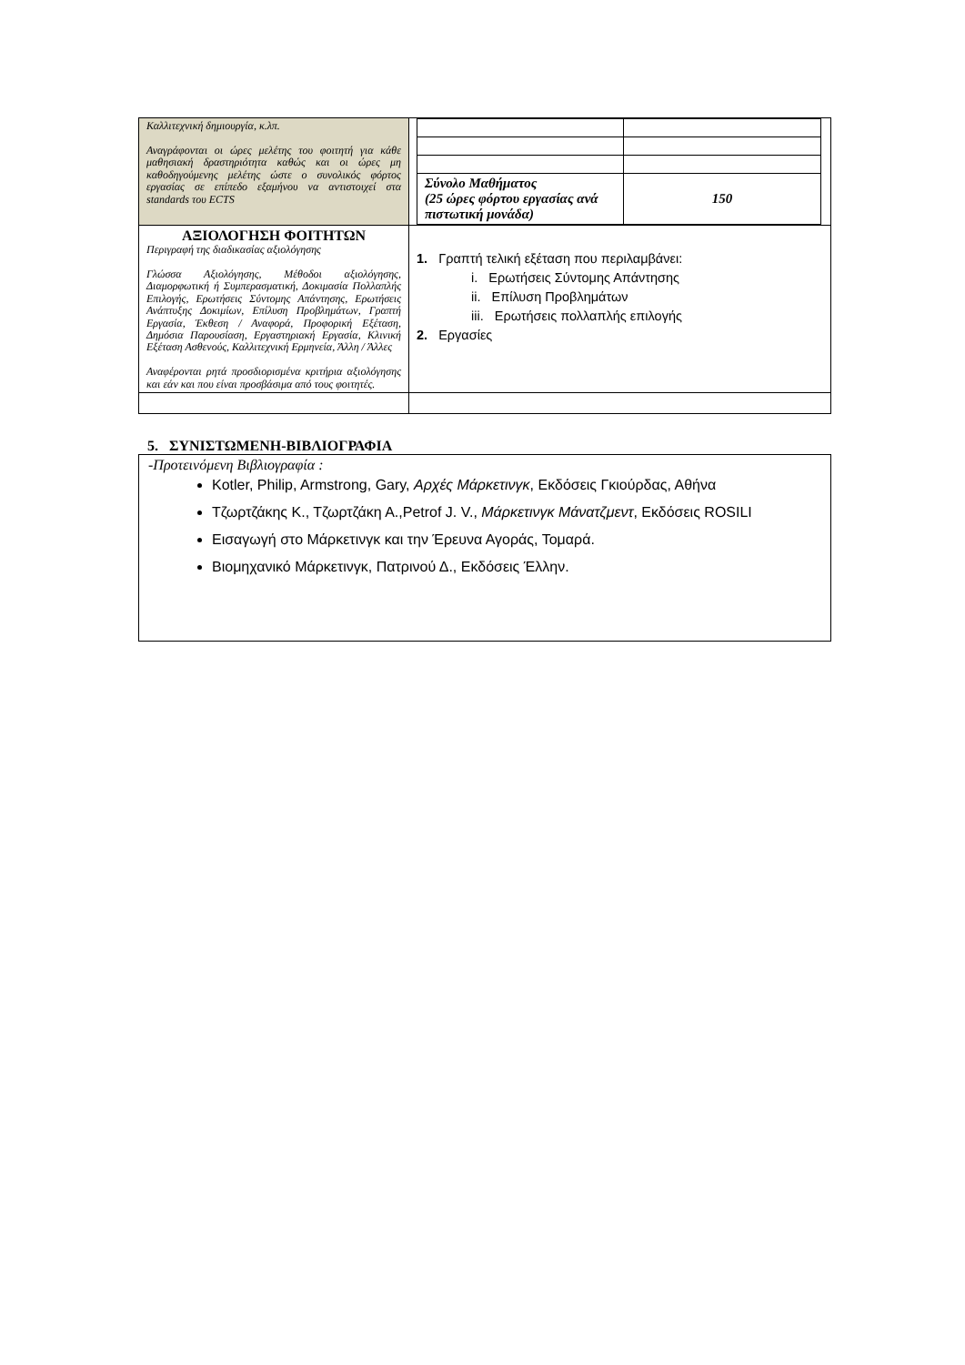| Καλλιτεχνική δημιουργία, κ.λπ. Αναγράφονται οι ώρες μελέτης του φοιτητή για κάθε μαθησιακή δραστηριότητα καθώς και οι ώρες μη καθοδηγούμενης μελέτης ώστε ο συνολικός φόρτος εργασίας σε επίπεδο εξαμήνου να αντιστοιχεί στα standards του ECTS | / Σύνολο Μαθήματος (25 ώρες φόρτου εργασίας ανά πιστωτική μονάδα) / 150 / |
| ΑΞΙΟΛΟΓΗΣΗ ΦΟΙΤΗΤΩΝ Περιγραφή της διαδικασίας αξιολόγησης Γλώσσα Αξιολόγησης, Μέθοδοι αξιολόγησης, Διαμορφωτική ή Συμπερασματική, Δοκιμασία Πολλαπλής Επιλογής, Ερωτήσεις Σύντομης Απάντησης, Ερωτήσεις Ανάπτυξης Δοκιμίων, Επίλυση Προβλημάτων, Γραπτή Εργασία, Έκθεση / Αναφορά, Προφορική Εξέταση, Δημόσια Παρουσίαση, Εργαστηριακή Εργασία, Κλινική Εξέταση Ασθενούς, Καλλιτεχνική Ερμηνεία, Άλλη / Άλλες Αναφέρονται ρητά προσδιορισμένα κριτήρια αξιολόγησης και εάν και που είναι προσβάσιμα από τους φοιτητές. | 1. Γραπτή τελική εξέταση που περιλαμβάνει: i. Ερωτήσεις Σύντομης Απάντησης ii. Επίλυση Προβλημάτων iii. Ερωτήσεις πολλαπλής επιλογής 2. Εργασίες |
5. ΣΥΝΙΣΤΩΜΕΝΗ-ΒΙΒΛΙΟΓΡΑΦΙΑ
-Προτεινόμενη Βιβλιογραφία :
Kotler, Philip, Armstrong, Gary, Αρχές Μάρκετινγκ, Εκδόσεις Γκιούρδας, Αθήνα
Τζωρτζάκης Κ., Τζωρτζάκη Α.,Petrof J. V., Μάρκετινγκ Μάνατζμεντ, Εκδόσεις ROSILI
Εισαγωγή στο Μάρκετινγκ και την Έρευνα Αγοράς, Τομαρά.
Βιομηχανικό Μάρκετινγκ, Πατρινού Δ., Εκδόσεις Έλλην.